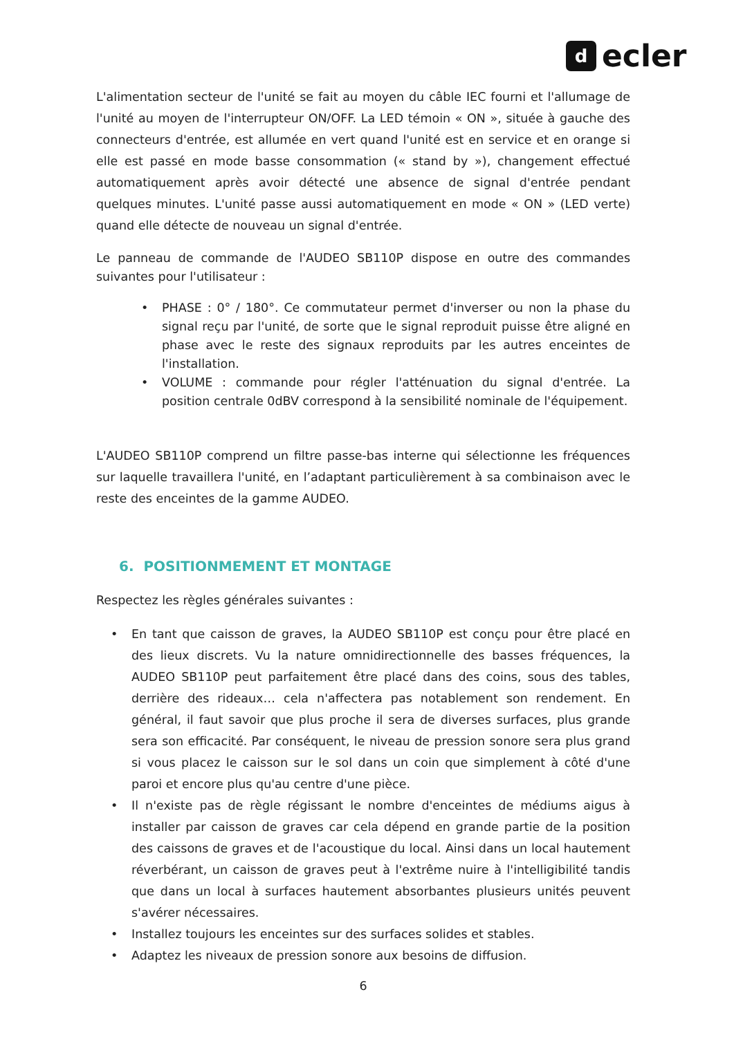d
ecler
L'alimentation secteur de l'unité se fait au moyen du câble IEC fourni et l'allumage de l'unité au moyen de l'interrupteur ON/OFF. La LED témoin « ON », située à gauche des connecteurs d'entrée, est allumée en vert quand l'unité est en service et en orange si elle est passé en mode basse consommation (« stand by »), changement effectué automatiquement après avoir détecté une absence de signal d'entrée pendant quelques minutes. L'unité passe aussi automatiquement en mode « ON » (LED verte) quand elle détecte de nouveau un signal d'entrée.
Le panneau de commande de l'AUDEO SB110P dispose en outre des commandes suivantes pour l'utilisateur :
• PHASE : 0° / 180°. Ce commutateur permet d'inverser ou non la phase du signal reçu par l'unité, de sorte que le signal reproduit puisse être aligné en phase avec le reste des signaux reproduits par les autres enceintes de l'installation.
• VOLUME : commande pour régler l'atténuation du signal d'entrée. La position centrale 0dBV correspond à la sensibilité nominale de l'équipement.
L'AUDEO SB110P comprend un filtre passe-bas interne qui sélectionne les fréquences sur laquelle travaillera l'unité, en l’adaptant particulièrement à sa combinaison avec le reste des enceintes de la gamme AUDEO.
6. POSITIONMEMENT ET MONTAGE
Respectez les règles générales suivantes :
• En tant que caisson de graves, la AUDEO SB110P est conçu pour être placé en des lieux discrets. Vu la nature omnidirectionnelle des basses fréquences, la AUDEO SB110P peut parfaitement être placé dans des coins, sous des tables, derrière des rideaux… cela n'affectera pas notablement son rendement. En général, il faut savoir que plus proche il sera de diverses surfaces, plus grande sera son efficacité. Par conséquent, le niveau de pression sonore sera plus grand si vous placez le caisson sur le sol dans un coin que simplement à côté d'une paroi et encore plus qu'au centre d'une pièce.
• Il n'existe pas de règle régissant le nombre d'enceintes de médiums aigus à installer par caisson de graves car cela dépend en grande partie de la position des caissons de graves et de l'acoustique du local. Ainsi dans un local hautement réverbérant, un caisson de graves peut à l'extrême nuire à l'intelligibilité tandis que dans un local à surfaces hautement absorbantes plusieurs unités peuvent s'avérer nécessaires.
• Installez toujours les enceintes sur des surfaces solides et stables.
• Adaptez les niveaux de pression sonore aux besoins de diffusion.
6